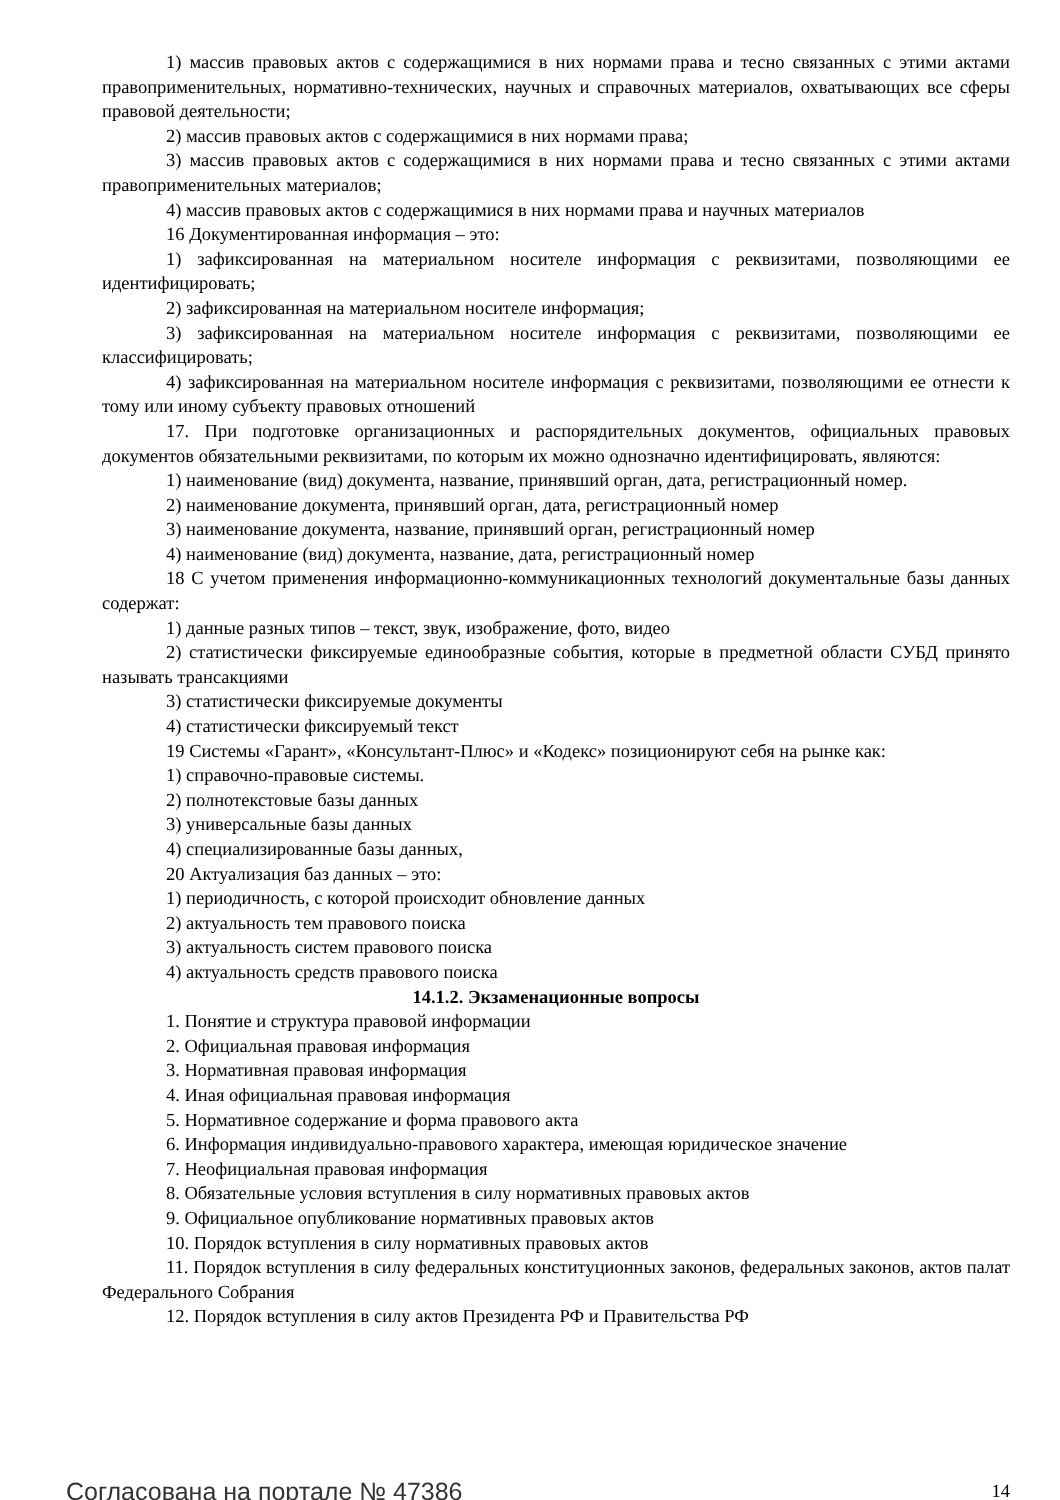1) массив правовых актов с содержащимися в них нормами права и тесно связанных с этими актами правоприменительных, нормативно-технических, научных и справочных материалов, охватывающих все сферы правовой деятельности;
2) массив правовых актов с содержащимися в них нормами права;
3) массив правовых актов с содержащимися в них нормами права и тесно связанных с этими актами правоприменительных материалов;
4) массив правовых актов с содержащимися в них нормами права и научных материалов
16 Документированная информация – это:
1) зафиксированная на материальном носителе информация с реквизитами, позволяющими ее идентифицировать;
2) зафиксированная на материальном носителе информация;
3) зафиксированная на материальном носителе информация с реквизитами, позволяющими ее классифицировать;
4) зафиксированная на материальном носителе информация с реквизитами, позволяющими ее отнести к тому или иному субъекту правовых отношений
17. При подготовке организационных и распорядительных документов, официальных правовых документов обязательными реквизитами, по которым их можно однозначно идентифицировать, являются:
1) наименование (вид) документа, название, принявший орган, дата, регистрационный номер.
2) наименование документа, принявший орган, дата, регистрационный номер
3) наименование документа, название, принявший орган, регистрационный номер
4) наименование (вид) документа, название, дата, регистрационный номер
18 С учетом применения информационно-коммуникационных технологий документальные базы данных содержат:
1) данные разных типов – текст, звук, изображение, фото, видео
2) статистически фиксируемые единообразные события, которые в предметной области СУБД принято называть трансакциями
3) статистически фиксируемые документы
4) статистически фиксируемый текст
19 Системы «Гарант», «Консультант-Плюс» и «Кодекс» позиционируют себя на рынке как:
1) справочно-правовые системы.
2) полнотекстовые базы данных
3) универсальные базы данных
4) специализированные базы данных,
20 Актуализация баз данных – это:
1) периодичность, с которой происходит обновление данных
2) актуальность тем правового поиска
3) актуальность систем правового поиска
4) актуальность средств правового поиска
14.1.2. Экзаменационные вопросы
1. Понятие и структура правовой информации
2. Официальная правовая информация
3. Нормативная правовая информация
4. Иная официальная правовая информация
5. Нормативное содержание и форма правового акта
6. Информация индивидуально-правового характера, имеющая юридическое значение
7. Неофициальная правовая информация
8. Обязательные условия вступления в силу нормативных правовых актов
9. Официальное опубликование нормативных правовых актов
10. Порядок вступления в силу нормативных правовых актов
11. Порядок вступления в силу федеральных конституционных законов, федеральных законов, актов палат Федерального Собрания
12. Порядок вступления в силу актов Президента РФ и Правительства РФ
Согласована на портале № 47386 14